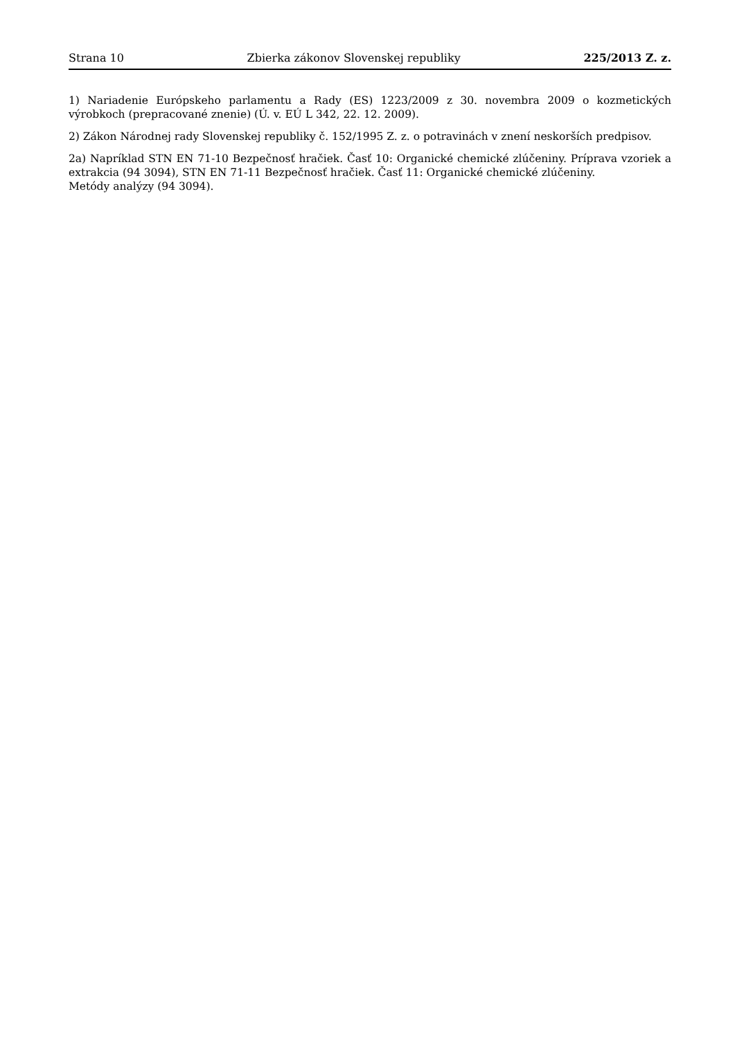Strana 10 Zbierka zákonov Slovenskej republiky 225/2013 Z. z.
1) Nariadenie Európskeho parlamentu a Rady (ES) 1223/2009 z 30. novembra 2009 o kozmetických výrobkoch (prepracované znenie) (Ú. v. EÚ L 342, 22. 12. 2009).
2) Zákon Národnej rady Slovenskej republiky č. 152/1995 Z. z. o potravinách v znení neskorších predpisov.
2a) Napríklad STN EN 71-10 Bezpečnosť hračiek. Časť 10: Organické chemické zlúčeniny. Príprava vzoriek a extrakcia (94 3094), STN EN 71-11 Bezpečnosť hračiek. Časť 11: Organické chemické zlúčeniny.
Metódy analýzy (94 3094).